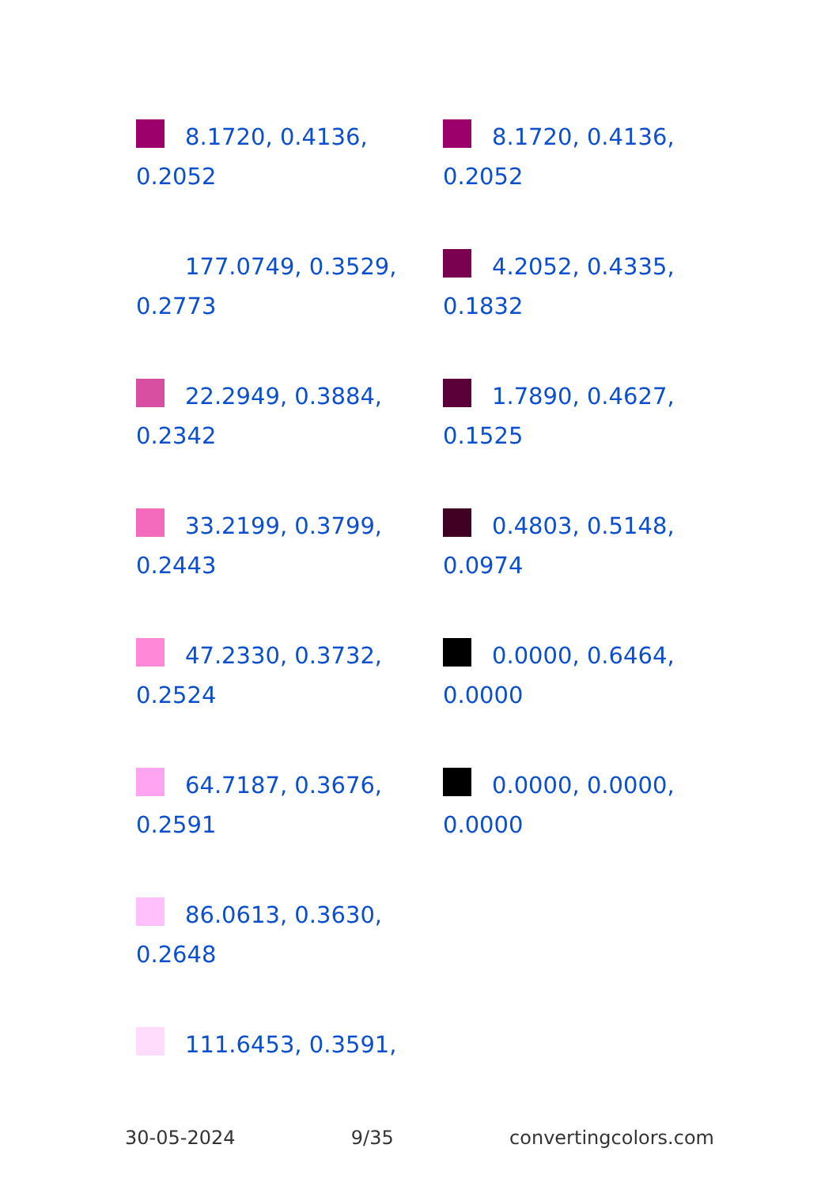8.1720, 0.4136,
0.2052
8.1720, 0.4136,
0.2052
177.0749, 0.3529,
0.2773
4.2052, 0.4335,
0.1832
22.2949, 0.3884,
0.2342
1.7890, 0.4627,
0.1525
33.2199, 0.3799,
0.2443
0.4803, 0.5148,
0.0974
47.2330, 0.3732,
0.2524
0.0000, 0.6464,
0.0000
64.7187, 0.3676,
0.2591
0.0000, 0.0000,
0.0000
86.0613, 0.3630,
0.2648
111.6453, 0.3591,
30-05-2024 9/35 convertingcolors.com